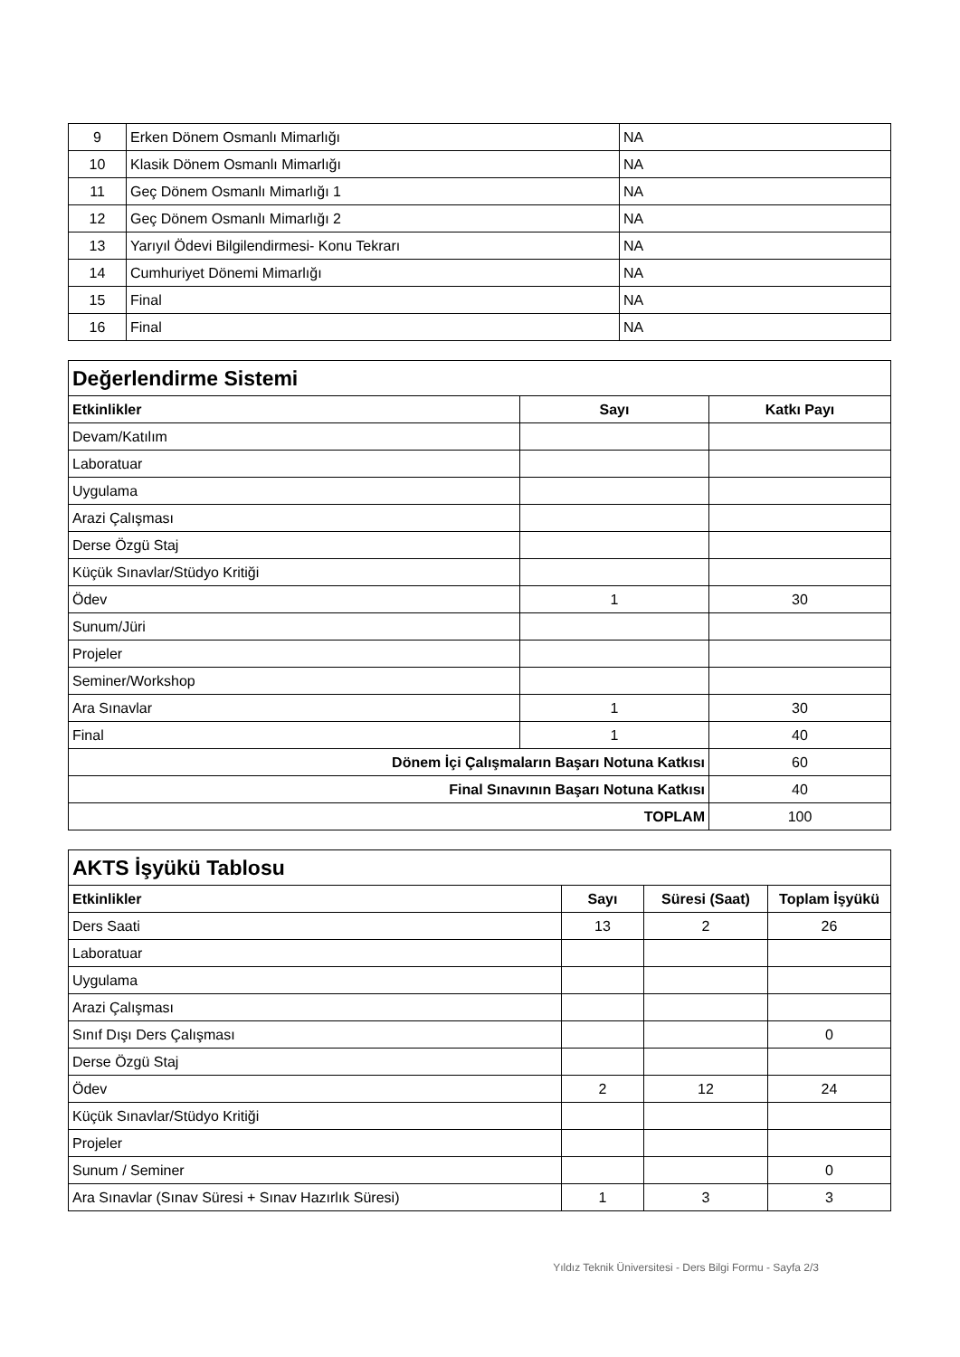| 9 | Erken Dönem Osmanlı Mimarlığı | NA |
| 10 | Klasik Dönem Osmanlı Mimarlığı | NA |
| 11 | Geç Dönem Osmanlı Mimarlığı 1 | NA |
| 12 | Geç Dönem Osmanlı Mimarlığı 2 | NA |
| 13 | Yarıyıl Ödevi Bilgilendirmesi- Konu Tekrarı | NA |
| 14 | Cumhuriyet Dönemi Mimarlığı | NA |
| 15 | Final | NA |
| 16 | Final | NA |
| Değerlendirme Sistemi | | |
| Etkinlikler | Sayı | Katkı Payı |
| Devam/Katılım | | |
| Laboratuar | | |
| Uygulama | | |
| Arazi Çalışması | | |
| Derse Özgü Staj | | |
| Küçük Sınavlar/Stüdyo Kritiği | | |
| Ödev | 1 | 30 |
| Sunum/Jüri | | |
| Projeler | | |
| Seminer/Workshop | | |
| Ara Sınavlar | 1 | 30 |
| Final | 1 | 40 |
| Dönem İçi Çalışmaların Başarı Notuna Katkısı | | 60 |
| Final Sınavının Başarı Notuna Katkısı | | 40 |
| TOPLAM | | 100 |
| AKTS İşyükü Tablosu | | | |
| Etkinlikler | Sayı | Süresi (Saat) | Toplam İşyükü |
| Ders Saati | 13 | 2 | 26 |
| Laboratuar | | | |
| Uygulama | | | |
| Arazi Çalışması | | | |
| Sınıf Dışı Ders Çalışması | | | 0 |
| Derse Özgü Staj | | | |
| Ödev | 2 | 12 | 24 |
| Küçük Sınavlar/Stüdyo Kritiği | | | |
| Projeler | | | |
| Sunum / Seminer | | | 0 |
| Ara Sınavlar (Sınav Süresi + Sınav Hazırlık Süresi) | 1 | 3 | 3 |
Yıldız Teknik Üniversitesi - Ders Bilgi Formu - Sayfa 2/3